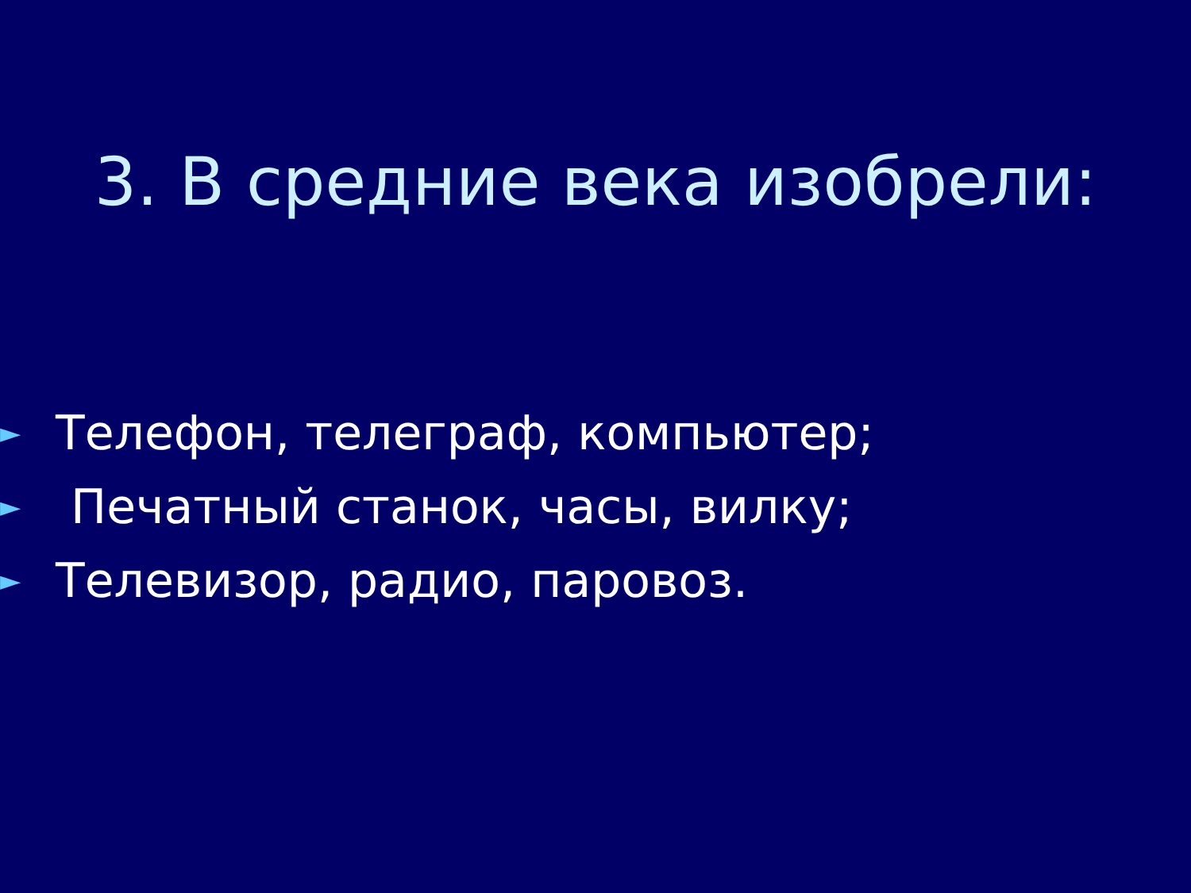3. В средние века изобрели:
► Телефон, телеграф, компьютер;
► Печатный станок, часы, вилку;
► Телевизор, радио, паровоз.